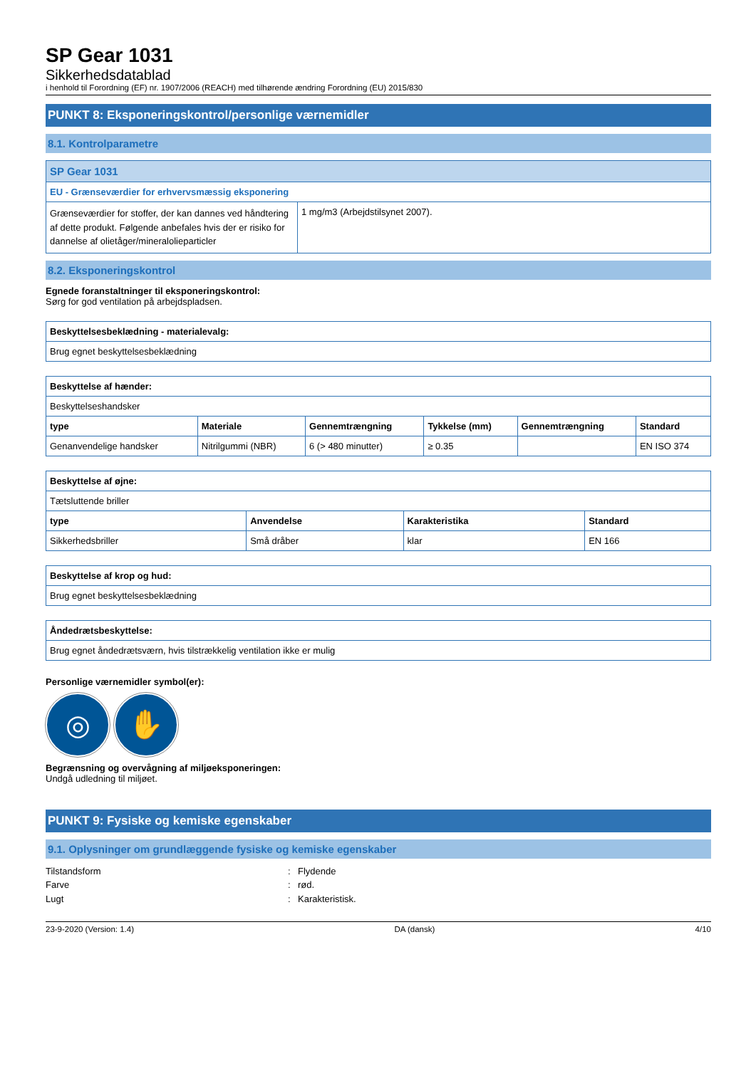SP Gear 1031
Sikkerhedsdatablad
i henhold til Forordning (EF) nr. 1907/2006 (REACH) med tilhørende ændring Forordning (EU) 2015/830
PUNKT 8: Eksponeringskontrol/personlige værnemidler
8.1. Kontrolparametre
| SP Gear 1031 | |
| EU - Grænseværdier for erhvervsmæssig eksponering | |
| Grænseværdier for stoffer, der kan dannes ved håndtering af dette produkt. Følgende anbefales hvis der er risiko for dannelse af olietåger/mineralolieparticler | 1 mg/m3 (Arbejdstilsynet 2007). |
8.2. Eksponeringskontrol
Egnede foranstaltninger til eksponeringskontrol:
Sørg for god ventilation på arbejdspladsen.
| Beskyttelsesbeklædning - materialevalg: |
| --- |
| Brug egnet beskyttelsesbeklædning |
| Beskyttelse af hænder: | | | | | |
| --- | --- | --- | --- | --- | --- |
| Beskyttelseshandsker | | | | | |
| type | Materiale | Gennemtrængning | Tykkelse (mm) | Gennemtrængning | Standard |
| Genanvendelige handsker | Nitrilgummi (NBR) | 6 (> 480 minutter) | ≥ 0.35 | | EN ISO 374 |
| Beskyttelse af øjne: | | | |
| --- | --- | --- | --- |
| Tætsluttende briller | | | |
| type | Anvendelse | Karakteristika | Standard |
| Sikkerhedsbriller | Små dråber | klar | EN 166 |
| Beskyttelse af krop og hud: |
| --- |
| Brug egnet beskyttelsesbeklædning |
| Åndedrætsbeskyttelse: |
| --- |
| Brug egnet åndedrætsværn, hvis tilstrækkelig ventilation ikke er mulig |
Personlige værnemidler symbol(er):
◎ ✋
Begrænsning og overvågning af miljøeksponeringen:
Undgå udledning til miljøet.
PUNKT 9: Fysiske og kemiske egenskaber
9.1. Oplysninger om grundlæggende fysiske og kemiske egenskaber
Tilstandsform: Flydende
Farve: rød.
Lugt: Karakteristisk.
23-9-2020 (Version: 1.4) DA (dansk) 4/10